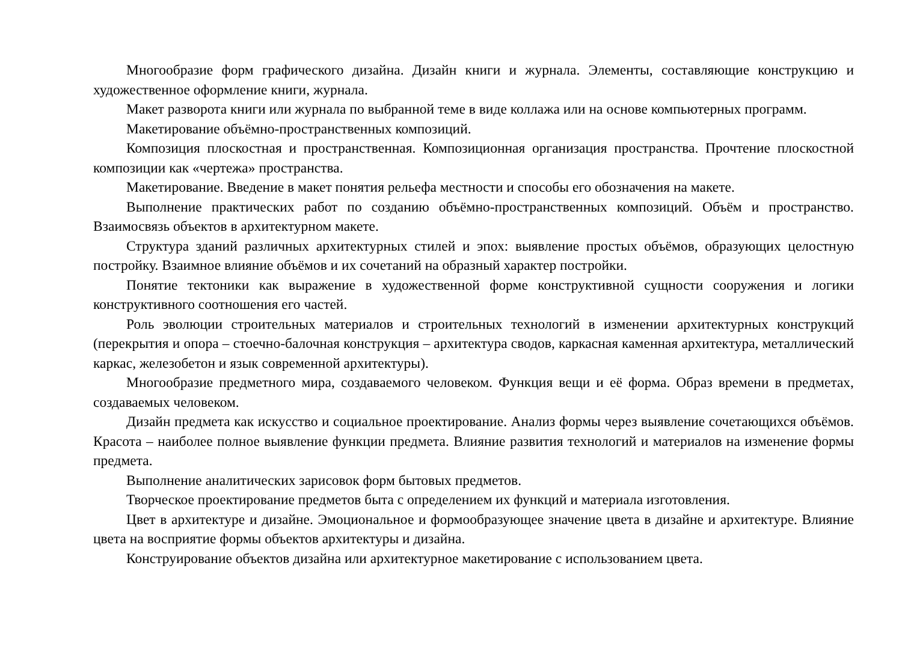Многообразие форм графического дизайна. Дизайн книги и журнала. Элементы, составляющие конструкцию и художественное оформление книги, журнала.
Макет разворота книги или журнала по выбранной теме в виде коллажа или на основе компьютерных программ.
Макетирование объёмно-пространственных композиций.
Композиция плоскостная и пространственная. Композиционная организация пространства. Прочтение плоскостной композиции как «чертежа» пространства.
Макетирование. Введение в макет понятия рельефа местности и способы его обозначения на макете.
Выполнение практических работ по созданию объёмно-пространственных композиций. Объём и пространство. Взаимосвязь объектов в архитектурном макете.
Структура зданий различных архитектурных стилей и эпох: выявление простых объёмов, образующих целостную постройку. Взаимное влияние объёмов и их сочетаний на образный характер постройки.
Понятие тектоники как выражение в художественной форме конструктивной сущности сооружения и логики конструктивного соотношения его частей.
Роль эволюции строительных материалов и строительных технологий в изменении архитектурных конструкций (перекрытия и опора – стоечно-балочная конструкция – архитектура сводов, каркасная каменная архитектура, металлический каркас, железобетон и язык современной архитектуры).
Многообразие предметного мира, создаваемого человеком. Функция вещи и её форма. Образ времени в предметах, создаваемых человеком.
Дизайн предмета как искусство и социальное проектирование. Анализ формы через выявление сочетающихся объёмов. Красота – наиболее полное выявление функции предмета. Влияние развития технологий и материалов на изменение формы предмета.
Выполнение аналитических зарисовок форм бытовых предметов.
Творческое проектирование предметов быта с определением их функций и материала изготовления.
Цвет в архитектуре и дизайне. Эмоциональное и формообразующее значение цвета в дизайне и архитектуре. Влияние цвета на восприятие формы объектов архитектуры и дизайна.
Конструирование объектов дизайна или архитектурное макетирование с использованием цвета.